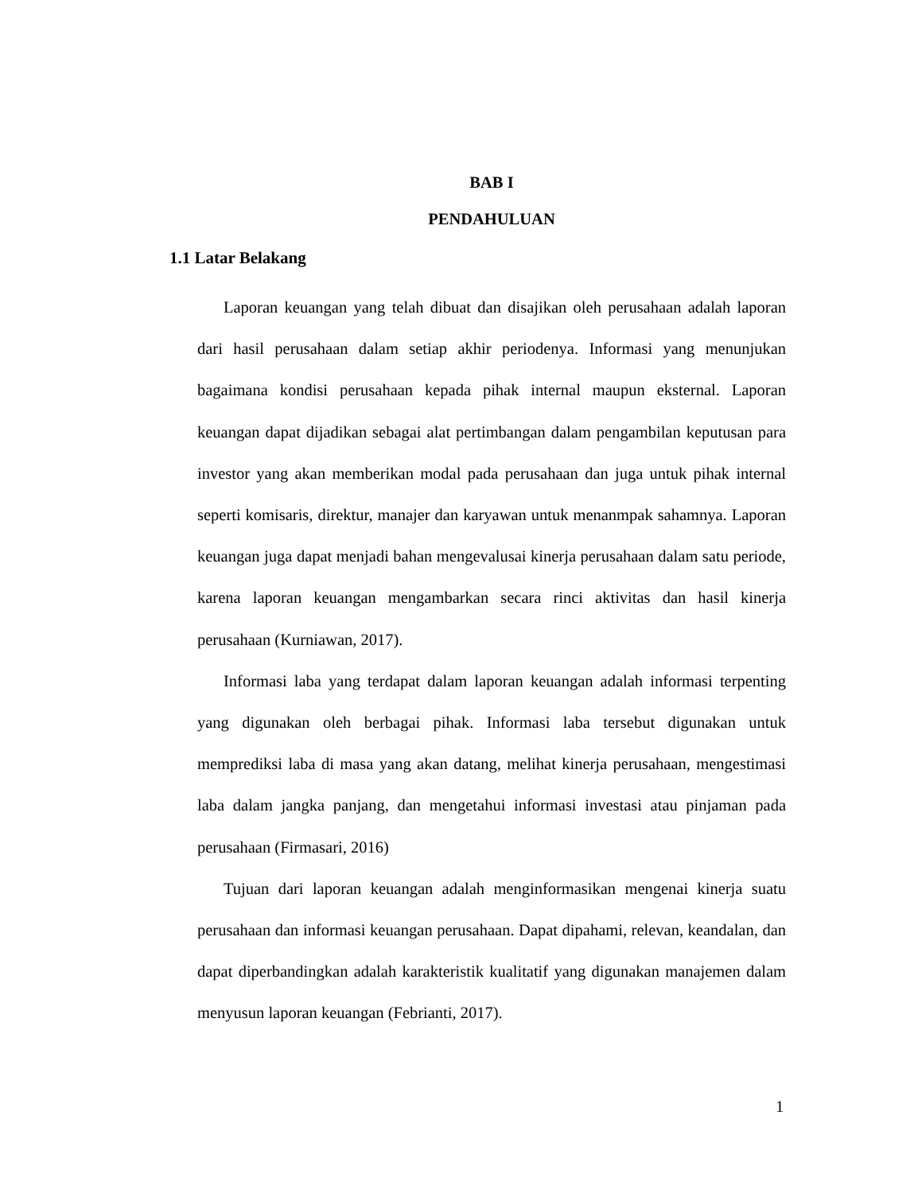BAB I
PENDAHULUAN
1.1 Latar Belakang
Laporan keuangan yang telah dibuat dan disajikan oleh perusahaan adalah laporan dari hasil perusahaan dalam setiap akhir periodenya. Informasi yang menunjukan bagaimana kondisi perusahaan kepada pihak internal maupun eksternal. Laporan keuangan dapat dijadikan sebagai alat pertimbangan dalam pengambilan keputusan para investor yang akan memberikan modal pada perusahaan dan juga untuk pihak internal seperti komisaris, direktur, manajer dan karyawan untuk menanmpak sahamnya. Laporan keuangan juga dapat menjadi bahan mengevalusai kinerja perusahaan dalam satu periode, karena laporan keuangan mengambarkan secara rinci aktivitas dan hasil kinerja perusahaan (Kurniawan, 2017).
Informasi laba yang terdapat dalam laporan keuangan adalah informasi terpenting yang digunakan oleh berbagai pihak. Informasi laba tersebut digunakan untuk memprediksi laba di masa yang akan datang, melihat kinerja perusahaan, mengestimasi laba dalam jangka panjang, dan mengetahui informasi investasi atau pinjaman pada perusahaan (Firmasari, 2016)
Tujuan dari laporan keuangan adalah menginformasikan mengenai kinerja suatu perusahaan dan informasi keuangan perusahaan. Dapat dipahami, relevan, keandalan, dan dapat diperbandingkan adalah karakteristik kualitatif yang digunakan manajemen dalam menyusun laporan keuangan (Febrianti, 2017).
1